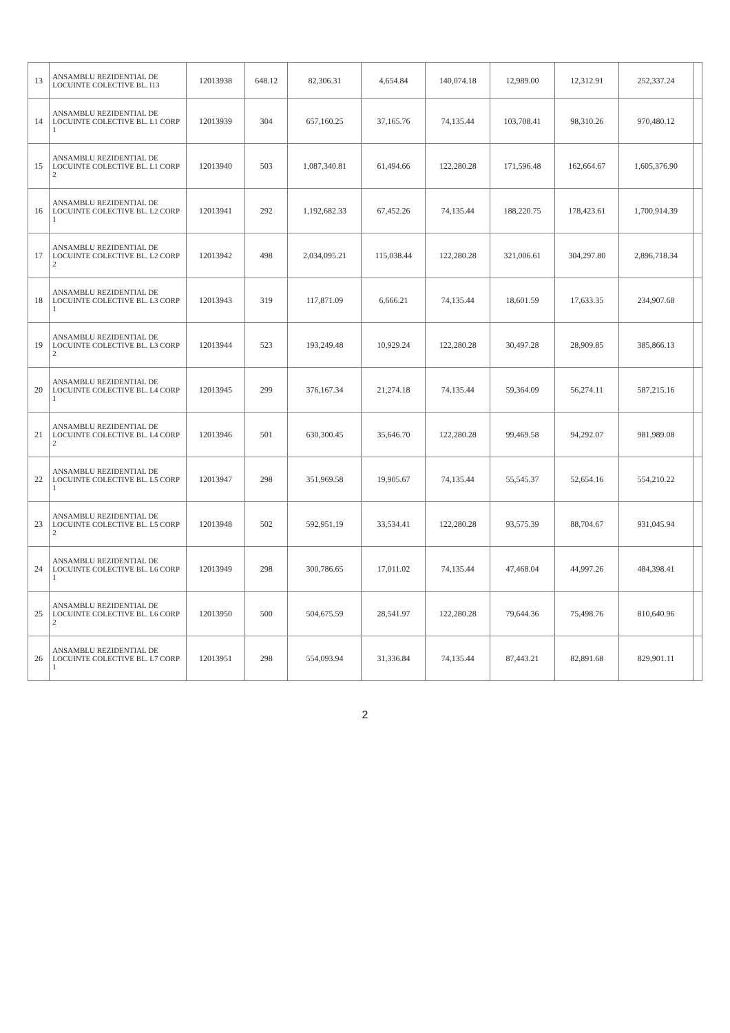| 13 | ANSAMBLU REZIDENTIAL DE LOCUINTE COLECTIVE BL. l13 | 12013938 | 648.12 | 82,306.31 | 4,654.84 | 140,074.18 | 12,989.00 | 12,312.91 | 252,337.24 | |
| 14 | ANSAMBLU REZIDENTIAL DE LOCUINTE COLECTIVE BL. L1 CORP 1 | 12013939 | 304 | 657,160.25 | 37,165.76 | 74,135.44 | 103,708.41 | 98,310.26 | 970,480.12 | |
| 15 | ANSAMBLU REZIDENTIAL DE LOCUINTE COLECTIVE BL. L1 CORP 2 | 12013940 | 503 | 1,087,340.81 | 61,494.66 | 122,280.28 | 171,596.48 | 162,664.67 | 1,605,376.90 | |
| 16 | ANSAMBLU REZIDENTIAL DE LOCUINTE COLECTIVE BL. L2 CORP 1 | 12013941 | 292 | 1,192,682.33 | 67,452.26 | 74,135.44 | 188,220.75 | 178,423.61 | 1,700,914.39 | |
| 17 | ANSAMBLU REZIDENTIAL DE LOCUINTE COLECTIVE BL. L2 CORP 2 | 12013942 | 498 | 2,034,095.21 | 115,038.44 | 122,280.28 | 321,006.61 | 304,297.80 | 2,896,718.34 | |
| 18 | ANSAMBLU REZIDENTIAL DE LOCUINTE COLECTIVE BL. L3 CORP 1 | 12013943 | 319 | 117,871.09 | 6,666.21 | 74,135.44 | 18,601.59 | 17,633.35 | 234,907.68 | |
| 19 | ANSAMBLU REZIDENTIAL DE LOCUINTE COLECTIVE BL. L3 CORP 2 | 12013944 | 523 | 193,249.48 | 10,929.24 | 122,280.28 | 30,497.28 | 28,909.85 | 385,866.13 | |
| 20 | ANSAMBLU REZIDENTIAL DE LOCUINTE COLECTIVE BL. L4 CORP 1 | 12013945 | 299 | 376,167.34 | 21,274.18 | 74,135.44 | 59,364.09 | 56,274.11 | 587,215.16 | |
| 21 | ANSAMBLU REZIDENTIAL DE LOCUINTE COLECTIVE BL. L4 CORP 2 | 12013946 | 501 | 630,300.45 | 35,646.70 | 122,280.28 | 99,469.58 | 94,292.07 | 981,989.08 | |
| 22 | ANSAMBLU REZIDENTIAL DE LOCUINTE COLECTIVE BL. L5 CORP 1 | 12013947 | 298 | 351,969.58 | 19,905.67 | 74,135.44 | 55,545.37 | 52,654.16 | 554,210.22 | |
| 23 | ANSAMBLU REZIDENTIAL DE LOCUINTE COLECTIVE BL. L5 CORP 2 | 12013948 | 502 | 592,951.19 | 33,534.41 | 122,280.28 | 93,575.39 | 88,704.67 | 931,045.94 | |
| 24 | ANSAMBLU REZIDENTIAL DE LOCUINTE COLECTIVE BL. L6 CORP 1 | 12013949 | 298 | 300,786.65 | 17,011.02 | 74,135.44 | 47,468.04 | 44,997.26 | 484,398.41 | |
| 25 | ANSAMBLU REZIDENTIAL DE LOCUINTE COLECTIVE BL. L6 CORP 2 | 12013950 | 500 | 504,675.59 | 28,541.97 | 122,280.28 | 79,644.36 | 75,498.76 | 810,640.96 | |
| 26 | ANSAMBLU REZIDENTIAL DE LOCUINTE COLECTIVE BL. L7 CORP 1 | 12013951 | 298 | 554,093.94 | 31,336.84 | 74,135.44 | 87,443.21 | 82,891.68 | 829,901.11 | |
2